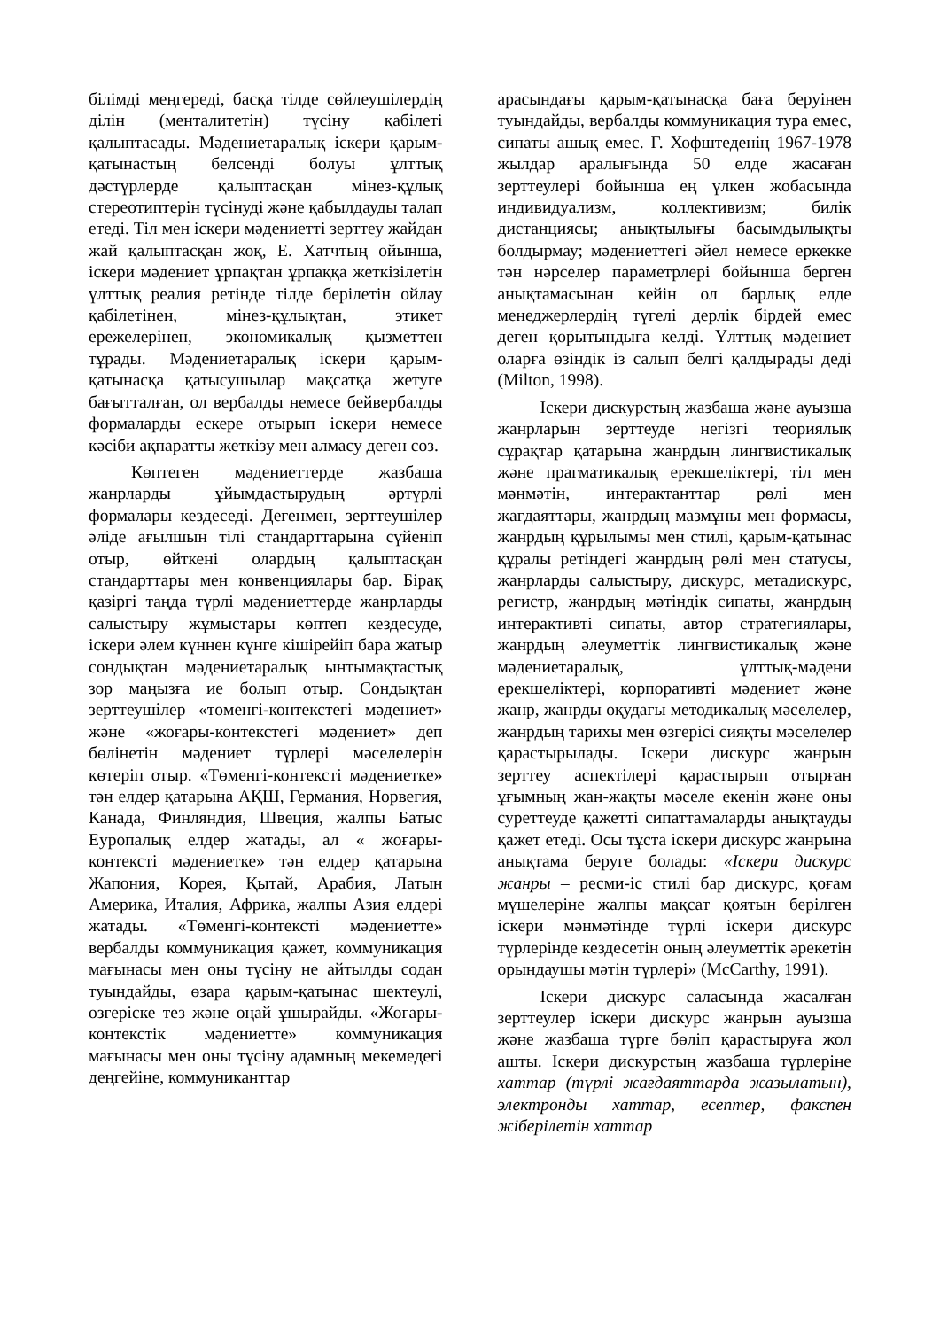білімді меңгереді, басқа тілде сөйлеушілердің ділін (менталитетін) түсіну қабілеті қалыптасады. Мәдениетаралық іскери қарым-қатынастың белсенді болуы ұлттық дәстүрлерде қалыптасқан мінез-құлық стереотиптерін түсінуді және қабылдауды талап етеді. Тіл мен іскери мәдениетті зерттеу жайдан жай қалыптасқан жоқ, Е. Хатчтың ойынша, іскери мәдениет ұрпақтан ұрпаққа жеткізілетін ұлттық реалия ретінде тілде берілетін ойлау қабілетінен, мінез-құлықтан, этикет ережелерінен, экономикалық қызметтен тұрады. Мәдениетаралық іскери қарым-қатынасқа қатысушылар мақсатқа жетуге бағытталған, ол вербалды немесе бейвербалды формаларды ескере отырып іскери немесе кәсіби ақпаратты жеткізу мен алмасу деген сөз.
Көптеген мәдениеттерде жазбаша жанрларды ұйымдастырудың әртүрлі формалары кездеседі. Дегенмен, зерттеушілер әліде ағылшын тілі стандарттарына сүйеніп отыр, өйткені олардың қалыптасқан стандарттары мен конвенциялары бар. Бірақ қазіргі таңда түрлі мәдениеттерде жанрларды салыстыру жұмыстары көптеп кездесуде, іскери әлем күннен күнге кішірейіп бара жатыр сондықтан мәдениетаралық ынтымақтастық зор маңызға ие болып отыр. Сондықтан зерттеушілер «төменгі-контекстегі мәдениет» және «жоғары-контекстегі мәдениет» деп бөлінетін мәдениет түрлері мәселелерін көтеріп отыр. «Төменгі-контексті мәдениетке» тән елдер қатарына АҚШ, Германия, Норвегия, Канада, Финляндия, Швеция, жалпы Батыс Еуропалық елдер жатады, ал « жоғары-контексті мәдениетке» тән елдер қатарына Жапония, Корея, Қытай, Арабия, Латын Америка, Италия, Африка, жалпы Азия елдері жатады. «Төменгі-контексті мәдениетте» вербалды коммуникация қажет, коммуникация мағынасы мен оны түсіну не айтылды содан туындайды, өзара қарым-қатынас шектеулі, өзгеріске тез және оңай ұшырайды. «Жоғары-контекстік мәдениетте» коммуникация мағынасы мен оны түсіну адамның мекемедегі деңгейіне, коммуниканттар
арасындағы қарым-қатынасқа баға беруінен туындайды, вербалды коммуникация тура емес, сипаты ашық емес. Г. Хофштеденің 1967-1978 жылдар аралығында 50 елде жасаған зерттеулері бойынша ең үлкен жобасында индивидуализм, коллективизм; билік дистанциясы; анықтылығы басымдылықты болдырмау; мәдениеттегі әйел немесе еркекке тән нәрселер параметрлері бойынша берген анықтамасынан кейін ол барлық елде менеджерлердің түгелі дерлік бірдей емес деген қорытындыға келді. Ұлттық мәдениет оларға өзіндік із салып белгі қалдырады деді (Milton, 1998).
Іскери дискурстың жазбаша және ауызша жанрларын зерттеуде негізгі теориялық сұрақтар қатарына жанрдың лингвистикалық және прагматикалық ерекшеліктері, тіл мен мәнмәтін, интерактанттар рөлі мен жағдаяттары, жанрдың мазмұны мен формасы, жанрдың құрылымы мен стилі, қарым-қатынас құралы ретіндегі жанрдың рөлі мен статусы, жанрларды салыстыру, дискурс, метадискурс, регистр, жанрдың мәтіндік сипаты, жанрдың интерактивті сипаты, автор стратегиялары, жанрдың әлеуметтік лингвистикалық және мәдениетаралық, ұлттық-мәдени ерекшеліктері, корпоративті мәдениет және жанр, жанрды оқудағы методикалық мәселелер, жанрдың тарихы мен өзгерісі сияқты мәселелер қарастырылады. Іскери дискурс жанрын зерттеу аспектілері қарастырып отырған ұғымның жан-жақты мәселе екенін және оны суреттеуде қажетті сипаттамаларды анықтауды қажет етеді. Осы тұста іскери дискурс жанрына анықтама беруге болады: «Іскери дискурс жанры – ресми-іс стилі бар дискурс, қоғам мүшелеріне жалпы мақсат қоятын берілген іскери мәнмәтінде түрлі іскери дискурс түрлерінде кездесетін оның әлеуметтік әрекетін орындаушы мәтін түрлері» (McCarthy, 1991).
Іскери дискурс саласында жасалған зерттеулер іскери дискурс жанрын ауызша және жазбаша түрге бөліп қарастыруға жол ашты. Іскери дискурстың жазбаша түрлеріне хаттар (түрлі жағдаяттарда жазылатын), электронды хаттар, есептер, факспен жіберілетін хаттар